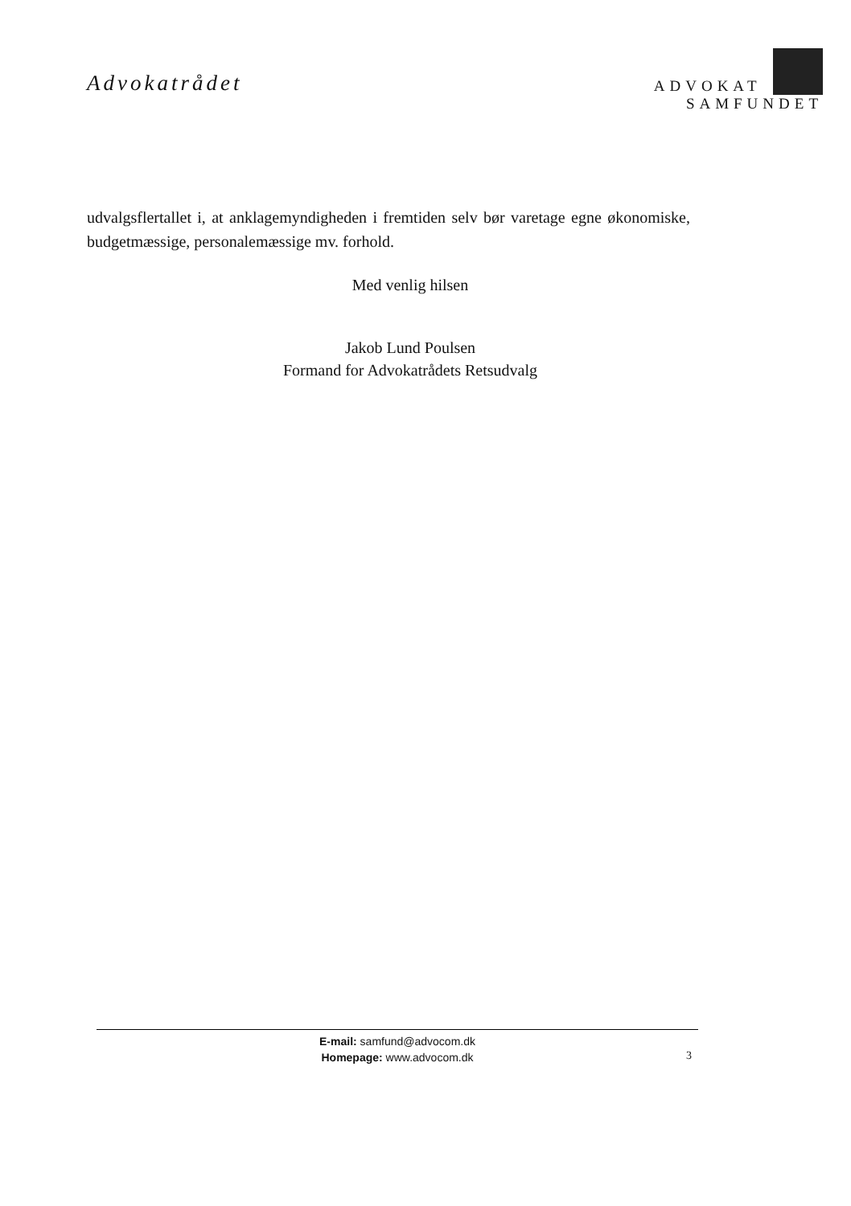Advokatrådet
ADVOKAT
SAMFUNDET
udvalgsflertallet i, at anklagemyndigheden i fremtiden selv bør varetage egne økonomiske, budgetmæssige, personalemæssige mv. forhold.
Med venlig hilsen
Jakob Lund Poulsen
Formand for Advokatrådets Retsudvalg
E-mail: samfund@advocom.dk
Homepage: www.advocom.dk
3